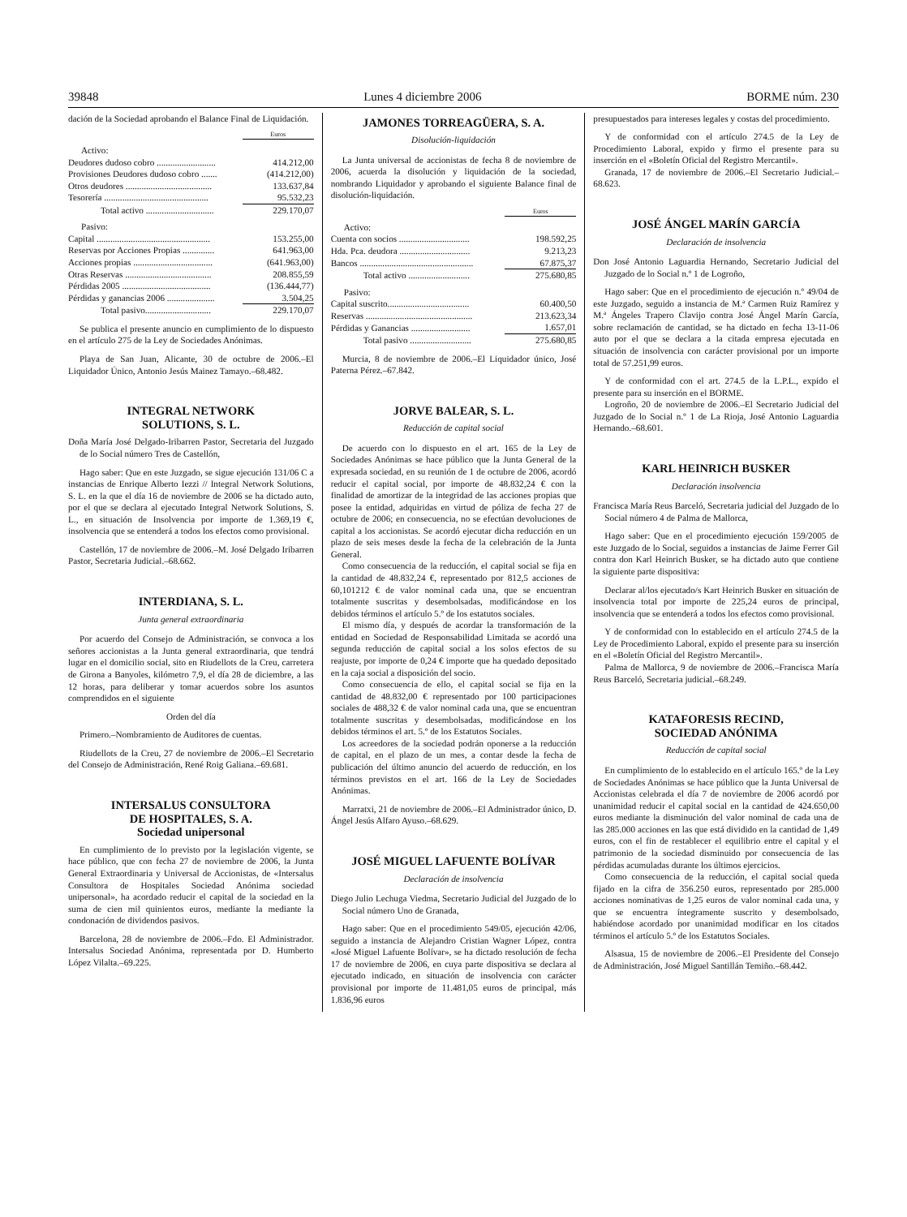39848 Lunes 4 diciembre 2006 BORME núm. 230
dación de la Sociedad aprobando el Balance Final de Liquidación.
| | Euros |
| --- | --- |
| Activo: | |
| Deudores dudoso cobro .......................... | 414.212,00 |
| Provisiones Deudores dudoso cobro ....... | (414.212,00) |
| Otros deudores ...................................... | 133.637,84 |
| Tesorería .............................................. | 95.532,23 |
| Total activo .............................. | 229.170,07 |
| Pasivo: | |
| Capital .................................................. | 153.255,00 |
| Reservas por Acciones Propias .............. | 641.963,00 |
| Acciones propias ................................... | (641.963,00) |
| Otras Reservas ...................................... | 208.855,59 |
| Pérdidas 2005 ....................................... | (136.444,77) |
| Pérdidas y ganancias 2006 ..................... | 3.504,25 |
| Total pasivo............................. | 229.170,07 |
Se publica el presente anuncio en cumplimiento de lo dispuesto en el artículo 275 de la Ley de Sociedades Anónimas.
Playa de San Juan, Alicante, 30 de octubre de 2006.–El Liquidador Único, Antonio Jesús Mainez Tamayo.–68.482.
INTEGRAL NETWORK
SOLUTIONS, S. L.
Doña María José Delgado-Iribarren Pastor, Secretaria del Juzgado de lo Social número Tres de Castellón,
Hago saber: Que en este Juzgado, se sigue ejecución 131/06 C a instancias de Enrique Alberto Iezzi // Integral Network Solutions, S. L. en la que el día 16 de noviembre de 2006 se ha dictado auto, por el que se declara al ejecutado Integral Network Solutions, S. L., en situación de Insolvencia por importe de 1.369,19 €, insolvencia que se entenderá a todos los efectos como provisional.
Castellón, 17 de noviembre de 2006.–M. José Delgado Iribarren Pastor, Secretaria Judicial.–68.662.
INTERDIANA, S. L.
Junta general extraordinaria
Por acuerdo del Consejo de Administración, se convoca a los señores accionistas a la Junta general extraordinaria, que tendrá lugar en el domicilio social, sito en Riudellots de la Creu, carretera de Girona a Banyoles, kilómetro 7,9, el día 28 de diciembre, a las 12 horas, para deliberar y tomar acuerdos sobre los asuntos comprendidos en el siguiente
Orden del día
Primero.–Nombramiento de Auditores de cuentas.
Riudellots de la Creu, 27 de noviembre de 2006.–El Secretario del Consejo de Administración, René Roig Galiana.–69.681.
INTERSALUS CONSULTORA
DE HOSPITALES, S. A.
Sociedad unipersonal
En cumplimiento de lo previsto por la legislación vigente, se hace público, que con fecha 27 de noviembre de 2006, la Junta General Extraordinaria y Universal de Accionistas, de «Intersalus Consultora de Hospitales Sociedad Anónima sociedad unipersonal», ha acordado reducir el capital de la sociedad en la suma de cien mil quinientos euros, mediante la mediante la condonación de dividendos pasivos.
Barcelona, 28 de noviembre de 2006.–Fdo. El Administrador. Intersalus Sociedad Anónima, representada por D. Humberto López Vilalta.–69.225.
JAMONES TORREAGÜERA, S. A.
Disolución-liquidación
La Junta universal de accionistas de fecha 8 de noviembre de 2006, acuerda la disolución y liquidación de la sociedad, nombrando Liquidador y aprobando el siguiente Balance final de disolución-liquidación.
| | Euros |
| --- | --- |
| Activo: | |
| Cuenta con socios ............................... | 198.592,25 |
| Hda. Pca. deudora ............................... | 9.213,23 |
| Bancos .................................................. | 67.875,37 |
| Total activo ........................... | 275.680,85 |
| Pasivo: | |
| Capital suscrito.................................... | 60.400,50 |
| Reservas ............................................... | 213.623,34 |
| Pérdidas y Ganancias .......................... | 1.657,01 |
| Total pasivo ........................... | 275.680,85 |
Murcia, 8 de noviembre de 2006.–El Liquidador único, José Paterna Pérez.–67.842.
JORVE BALEAR, S. L.
Reducción de capital social
De acuerdo con lo dispuesto en el art. 165 de la Ley de Sociedades Anónimas se hace público que la Junta General de la expresada sociedad, en su reunión de 1 de octubre de 2006, acordó reducir el capital social, por importe de 48.832,24 € con la finalidad de amortizar de la integridad de las acciones propias que posee la entidad, adquiridas en virtud de póliza de fecha 27 de octubre de 2006; en consecuencia, no se efectúan devoluciones de capital a los accionistas. Se acordó ejecutar dicha reducción en un plazo de seis meses desde la fecha de la celebración de la Junta General.
Como consecuencia de la reducción, el capital social se fija en la cantidad de 48.832,24 €, representado por 812,5 acciones de 60,101212 € de valor nominal cada una, que se encuentran totalmente suscritas y desembolsadas, modificándose en los debidos términos el artículo 5.º de los estatutos sociales.
El mismo día, y después de acordar la transformación de la entidad en Sociedad de Responsabilidad Limitada se acordó una segunda reducción de capital social a los solos efectos de su reajuste, por importe de 0,24 € importe que ha quedado depositado en la caja social a disposición del socio.
Como consecuencia de ello, el capital social se fija en la cantidad de 48.832,00 € representado por 100 participaciones sociales de 488,32 € de valor nominal cada una, que se encuentran totalmente suscritas y desembolsadas, modificándose en los debidos términos el art. 5.º de los Estatutos Sociales.
Los acreedores de la sociedad podrán oponerse a la reducción de capital, en el plazo de un mes, a contar desde la fecha de publicación del último anuncio del acuerdo de reducción, en los términos previstos en el art. 166 de la Ley de Sociedades Anónimas.
Marratxi, 21 de noviembre de 2006.–El Administrador único, D. Ángel Jesús Alfaro Ayuso.–68.629.
JOSÉ MIGUEL LAFUENTE BOLÍVAR
Declaración de insolvencia
Diego Julio Lechuga Viedma, Secretario Judicial del Juzgado de lo Social número Uno de Granada,
Hago saber: Que en el procedimiento 549/05, ejecución 42/06, seguido a instancia de Alejandro Cristian Wagner López, contra «José Miguel Lafuente Bolívar», se ha dictado resolución de fecha 17 de noviembre de 2006, en cuya parte dispositiva se declara al ejecutado indicado, en situación de insolvencia con carácter provisional por importe de 11.481,05 euros de principal, más 1.836,96 euros
presupuestados para intereses legales y costas del procedimiento.
Y de conformidad con el artículo 274.5 de la Ley de Procedimiento Laboral, expido y firmo el presente para su inserción en el «Boletín Oficial del Registro Mercantil».
Granada, 17 de noviembre de 2006.–El Secretario Judicial.–68.623.
JOSÉ ÁNGEL MARÍN GARCÍA
Declaración de insolvencia
Don José Antonio Laguardia Hernando, Secretario Judicial del Juzgado de lo Social n.º 1 de Logroño,
Hago saber: Que en el procedimiento de ejecución n.º 49/04 de este Juzgado, seguido a instancia de M.ª Carmen Ruiz Ramírez y M.ª Ángeles Trapero Clavijo contra José Ángel Marín García, sobre reclamación de cantidad, se ha dictado en fecha 13-11-06 auto por el que se declara a la citada empresa ejecutada en situación de insolvencia con carácter provisional por un importe total de 57.251,99 euros.
Y de conformidad con el art. 274.5 de la L.P.L., expido el presente para su inserción en el BORME.
Logroño, 20 de noviembre de 2006.–El Secretario Judicial del Juzgado de lo Social n.º 1 de La Rioja, José Antonio Laguardia Hernando.–68.601.
KARL HEINRICH BUSKER
Declaración insolvencia
Francisca María Reus Barceló, Secretaria judicial del Juzgado de lo Social número 4 de Palma de Mallorca,
Hago saber: Que en el procedimiento ejecución 159/2005 de este Juzgado de lo Social, seguidos a instancias de Jaime Ferrer Gil contra don Karl Heinrich Busker, se ha dictado auto que contiene la siguiente parte dispositiva:
Declarar al/los ejecutado/s Kart Heinrich Busker en situación de insolvencia total por importe de 225,24 euros de principal, insolvencia que se entenderá a todos los efectos como provisional.
Y de conformidad con lo establecido en el artículo 274.5 de la Ley de Procedimiento Laboral, expido el presente para su inserción en el «Boletín Oficial del Registro Mercantil».
Palma de Mallorca, 9 de noviembre de 2006.–Francisca María Reus Barceló, Secretaria judicial.–68.249.
KATAFORESIS RECIND,
SOCIEDAD ANÓNIMA
Reducción de capital social
En cumplimiento de lo establecido en el artículo 165.º de la Ley de Sociedades Anónimas se hace público que la Junta Universal de Accionistas celebrada el día 7 de noviembre de 2006 acordó por unanimidad reducir el capital social en la cantidad de 424.650,00 euros mediante la disminución del valor nominal de cada una de las 285.000 acciones en las que está dividido en la cantidad de 1,49 euros, con el fin de restablecer el equilibrio entre el capital y el patrimonio de la sociedad disminuido por consecuencia de las pérdidas acumuladas durante los últimos ejercicios.
Como consecuencia de la reducción, el capital social queda fijado en la cifra de 356.250 euros, representado por 285.000 acciones nominativas de 1,25 euros de valor nominal cada una, y que se encuentra íntegramente suscrito y desembolsado, habiéndose acordado por unanimidad modificar en los citados términos el artículo 5.º de los Estatutos Sociales.
Alsasua, 15 de noviembre de 2006.–El Presidente del Consejo de Administración, José Miguel Santillán Temiño.–68.442.